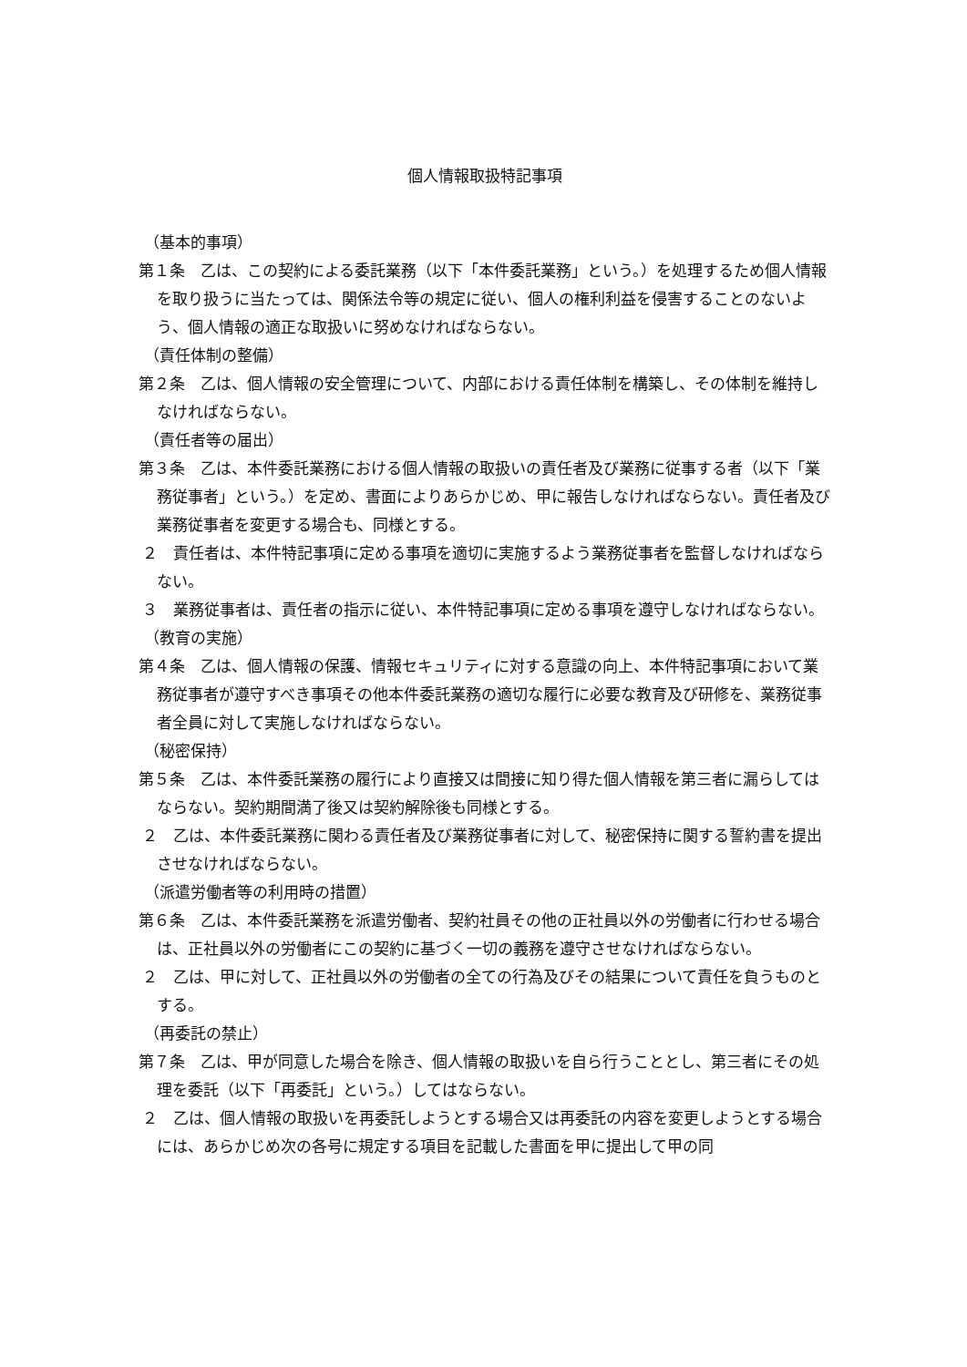個人情報取扱特記事項
（基本的事項）
第１条　乙は、この契約による委託業務（以下「本件委託業務」という。）を処理するため個人情報を取り扱うに当たっては、関係法令等の規定に従い、個人の権利利益を侵害することのないよう、個人情報の適正な取扱いに努めなければならない。
（責任体制の整備）
第２条　乙は、個人情報の安全管理について、内部における責任体制を構築し、その体制を維持しなければならない。
（責任者等の届出）
第３条　乙は、本件委託業務における個人情報の取扱いの責任者及び業務に従事する者（以下「業務従事者」という。）を定め、書面によりあらかじめ、甲に報告しなければならない。責任者及び業務従事者を変更する場合も、同様とする。
２　責任者は、本件特記事項に定める事項を適切に実施するよう業務従事者を監督しなければならない。
３　業務従事者は、責任者の指示に従い、本件特記事項に定める事項を遵守しなければならない。
（教育の実施）
第４条　乙は、個人情報の保護、情報セキュリティに対する意識の向上、本件特記事項において業務従事者が遵守すべき事項その他本件委託業務の適切な履行に必要な教育及び研修を、業務従事者全員に対して実施しなければならない。
（秘密保持）
第５条　乙は、本件委託業務の履行により直接又は間接に知り得た個人情報を第三者に漏らしてはならない。契約期間満了後又は契約解除後も同様とする。
２　乙は、本件委託業務に関わる責任者及び業務従事者に対して、秘密保持に関する誓約書を提出させなければならない。
（派遣労働者等の利用時の措置）
第６条　乙は、本件委託業務を派遣労働者、契約社員その他の正社員以外の労働者に行わせる場合は、正社員以外の労働者にこの契約に基づく一切の義務を遵守させなければならない。
２　乙は、甲に対して、正社員以外の労働者の全ての行為及びその結果について責任を負うものとする。
（再委託の禁止）
第７条　乙は、甲が同意した場合を除き、個人情報の取扱いを自ら行うこととし、第三者にその処理を委託（以下「再委託」という。）してはならない。
２　乙は、個人情報の取扱いを再委託しようとする場合又は再委託の内容を変更しようとする場合には、あらかじめ次の各号に規定する項目を記載した書面を甲に提出して甲の同